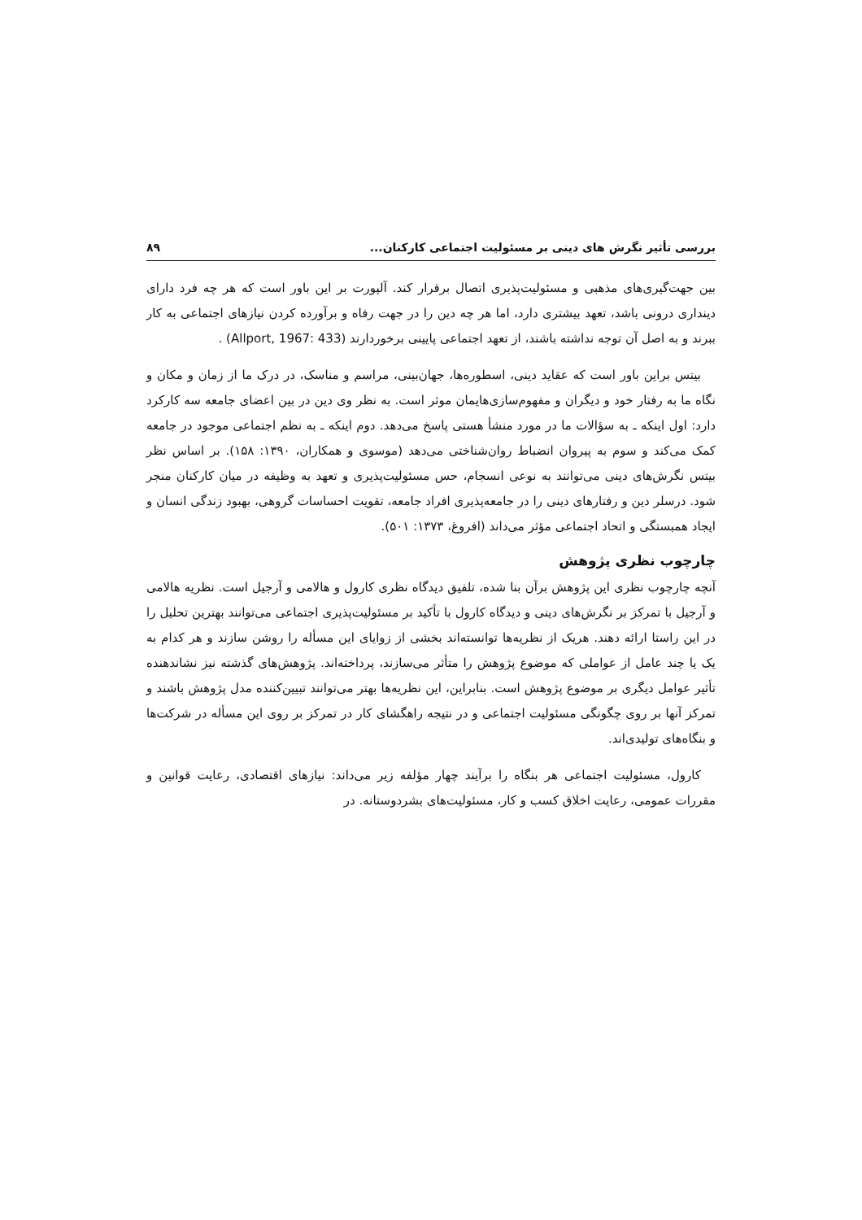بررسی تأثیر نگرش های دینی بر مسئولیت اجتماعی کارکنان... ۸۹
بین جهت‌گیری‌های مذهبی و مسئولیت‌پذیری اتصال برقرار کند. آلپورت بر این باور است که هر چه فرد دارای دینداری درونی باشد، تعهد بیشتری دارد، اما هر چه دین را در جهت رفاه و برآورده کردن نیازهای اجتماعی به کار ببرند و به اصل آن توجه نداشته باشند، از تعهد اجتماعی پایینی برخوردارند (Allport, 1967: 433) .
بیتس براین باور است که عقاید دینی، اسطوره‌ها، جهان‌بینی، مراسم و مناسک، در درک ما از زمان و مکان و نگاه ما به رفتار خود و دیگران و مفهوم‌سازی‌هایمان موثر است. به نظر وی دین در بین اعضای جامعه سه کارکرد دارد: اول اینکه ـ به سؤالات ما در مورد منشأ هستی پاسخ می‌دهد. دوم اینکه ـ به نظم اجتماعی موجود در جامعه کمک می‌کند و سوم به پیروان انضباط روان‌شناختی می‌دهد (موسوی و همکاران، ۱۳۹۰: ۱۵۸). بر اساس نظر بیتس نگرش‌های دینی می‌توانند به نوعی انسجام، حس مسئولیت‌پذیری و تعهد به وظیفه در میان کارکنان منجر شود. درسلر دین و رفتارهای دینی را در جامعه‌پذیری افراد جامعه، تقویت احساسات گروهی، بهبود زندگی انسان و ایجاد همبستگی و اتحاد اجتماعی مؤثر می‌داند (افروغ، ۱۳۷۳: ۵۰۱).
چارچوب نظری پژوهش
آنچه چارچوب نظری این پژوهش برآن بنا شده، تلفیق دیدگاه نظری کارول و هالامی و آرجیل است. نظریه هالامی و آرجیل با تمرکز بر نگرش‌های دینی و دیدگاه کارول با تأکید بر مسئولیت‌پذیری اجتماعی می‌توانند بهترین تحلیل را در این راستا ارائه دهند. هریک از نظریه‌ها توانسته‌اند بخشی از زوایای این مسأله را روشن سازند و هر کدام به یک یا چند عامل از عواملی که موضوع پژوهش را متأثر می‌سازند، پرداخته‌اند. پژوهش‌های گذشته نیز نشاندهنده تأثیر عوامل دیگری بر موضوع پژوهش است. بنابراین، این نظریه‌ها بهتر می‌توانند تبیین‌کننده مدل پژوهش باشند و تمرکز آنها بر روی چگونگی مسئولیت اجتماعی و در نتیجه راهگشای کار در تمرکز بر روی این مسأله در شرکت‌ها و بنگاه‌های تولیدی‌اند.
کارول، مسئولیت اجتماعی هر بنگاه را برآیند چهار مؤلفه زیر می‌داند: نیازهای اقتصادی، رعایت قوانین و مقررات عمومی، رعایت اخلاق کسب و کار، مسئولیت‌های بشردوستانه. در